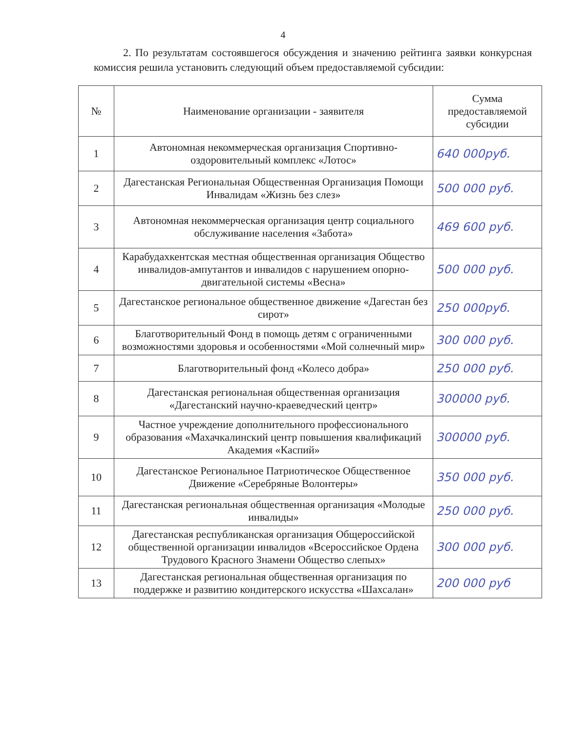4
2. По результатам состоявшегося обсуждения и значению рейтинга заявки конкурсная комиссия решила установить следующий объем предоставляемой субсидии:
| № | Наименование организации - заявителя | Сумма предоставляемой субсидии |
| --- | --- | --- |
| 1 | Автономная некоммерческая организация Спортивно-оздоровительный комплекс «Лотос» | 640 000руб. |
| 2 | Дагестанская Региональная Общественная Организация Помощи Инвалидам «Жизнь без слез» | 500 000 руб. |
| 3 | Автономная некоммерческая организация центр социального обслуживание населения «Забота» | 469 600 руб. |
| 4 | Карабудахкентская местная общественная организация Общество инвалидов-ампутантов и инвалидов с нарушением опорно-двигательной системы «Весна» | 500 000 руб. |
| 5 | Дагестанское региональное общественное движение «Дагестан без сирот» | 250 000руб. |
| 6 | Благотворительный Фонд в помощь детям с ограниченными возможностями здоровья и особенностями «Мой солнечный мир» | 300 000 руб. |
| 7 | Благотворительный фонд «Колесо добра» | 250 000 руб. |
| 8 | Дагестанская региональная общественная организация «Дагестанский научно-краеведческий центр» | 300000 руб. |
| 9 | Частное учреждение дополнительного профессионального образования «Махачкалинский центр повышения квалификаций Академия «Каспий» | 300000 руб. |
| 10 | Дагестанское Региональное Патриотическое Общественное Движение «Серебряные Волонтеры» | 350 000 руб. |
| 11 | Дагестанская региональная общественная организация «Молодые инвалиды» | 250 000 руб. |
| 12 | Дагестанская республиканская организация Общероссийской общественной организации инвалидов «Всероссийское Ордена Трудового Красного Знамени Общество слепых» | 300 000 руб. |
| 13 | Дагестанская региональная общественная организация по поддержке и развитию кондитерского искусства «Шахсалан» | 200 000 руб |